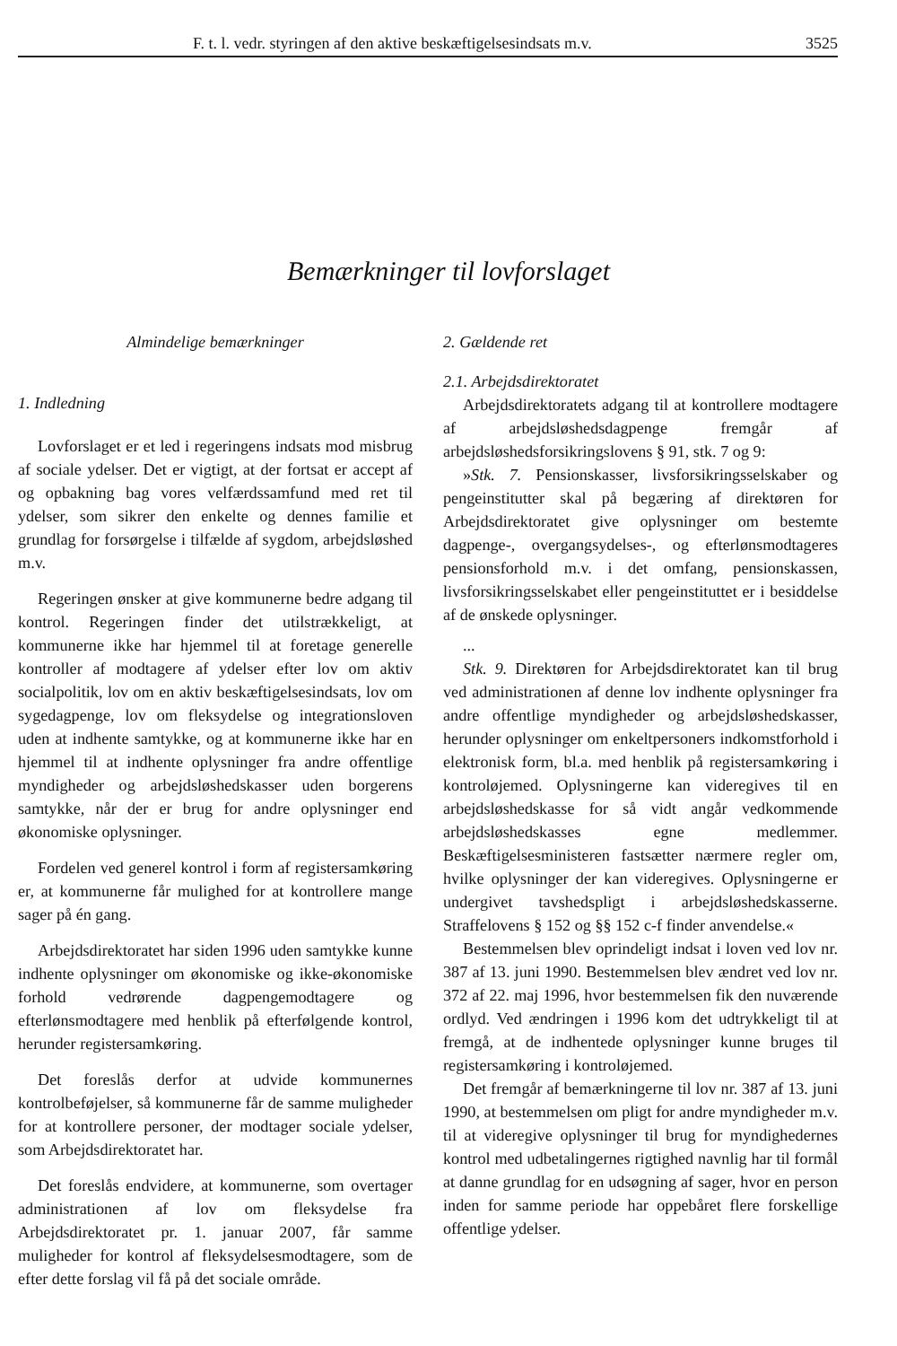F. t. l. vedr. styringen af den aktive beskæftigelsesindsats m.v. 3525
Bemærkninger til lovforslaget
Almindelige bemærkninger
1. Indledning
Lovforslaget er et led i regeringens indsats mod misbrug af sociale ydelser. Det er vigtigt, at der fortsat er accept af og opbakning bag vores velfærdssamfund med ret til ydelser, som sikrer den enkelte og dennes familie et grundlag for forsørgelse i tilfælde af sygdom, arbejdsløshed m.v.
Regeringen ønsker at give kommunerne bedre adgang til kontrol. Regeringen finder det utilstrækkeligt, at kommunerne ikke har hjemmel til at foretage generelle kontroller af modtagere af ydelser efter lov om aktiv socialpolitik, lov om en aktiv beskæftigelsesindsats, lov om sygedagpenge, lov om fleksydelse og integrationsloven uden at indhente samtykke, og at kommunerne ikke har en hjemmel til at indhente oplysninger fra andre offentlige myndigheder og arbejdsløshedskasser uden borgerens samtykke, når der er brug for andre oplysninger end økonomiske oplysninger.
Fordelen ved generel kontrol i form af registersamkøring er, at kommunerne får mulighed for at kontrollere mange sager på én gang.
Arbejdsdirektoratet har siden 1996 uden samtykke kunne indhente oplysninger om økonomiske og ikke-økonomiske forhold vedrørende dagpengemodtagere og efterlønsmodtagere med henblik på efterfølgende kontrol, herunder registersamkøring.
Det foreslås derfor at udvide kommunernes kontrolbeføjelser, så kommunerne får de samme muligheder for at kontrollere personer, der modtager sociale ydelser, som Arbejdsdirektoratet har.
Det foreslås endvidere, at kommunerne, som overtager administrationen af lov om fleksydelse fra Arbejdsdirektoratet pr. 1. januar 2007, får samme muligheder for kontrol af fleksydelsesmodtagere, som de efter dette forslag vil få på det sociale område.
2. Gældende ret
2.1. Arbejdsdirektoratet
Arbejdsdirektoratets adgang til at kontrollere modtagere af arbejdsløshedsdagpenge fremgår af arbejdsløshedsforsikringslovens § 91, stk. 7 og 9:
»Stk. 7. Pensionskasser, livsforsikringsselskaber og pengeinstitutter skal på begæring af direktøren for Arbejdsdirektoratet give oplysninger om bestemte dagpenge-, overgangsydelses-, og efterlønsmodtageres pensionsforhold m.v. i det omfang, pensionskassen, livsforsikringsselskabet eller pengeinstituttet er i besiddelse af de ønskede oplysninger.
...
Stk. 9. Direktøren for Arbejdsdirektoratet kan til brug ved administrationen af denne lov indhente oplysninger fra andre offentlige myndigheder og arbejdsløshedskasser, herunder oplysninger om enkeltpersoners indkomstforhold i elektronisk form, bl.a. med henblik på registersamkøring i kontroløjemed. Oplysningerne kan videregives til en arbejdsløshedskasse for så vidt angår vedkommende arbejdsløshedskasses egne medlemmer. Beskæftigelsesministeren fastsætter nærmere regler om, hvilke oplysninger der kan videregives. Oplysningerne er undergivet tavshedspligt i arbejdsløshedskasserne. Straffelovens § 152 og §§ 152 c-f finder anvendelse.«
Bestemmelsen blev oprindeligt indsat i loven ved lov nr. 387 af 13. juni 1990. Bestemmelsen blev ændret ved lov nr. 372 af 22. maj 1996, hvor bestemmelsen fik den nuværende ordlyd. Ved ændringen i 1996 kom det udtrykkeligt til at fremgå, at de indhentede oplysninger kunne bruges til registersamkøring i kontroløjemed.
Det fremgår af bemærkningerne til lov nr. 387 af 13. juni 1990, at bestemmelsen om pligt for andre myndigheder m.v. til at videregive oplysninger til brug for myndighedernes kontrol med udbetalingernes rigtighed navnlig har til formål at danne grundlag for en udsøgning af sager, hvor en person inden for samme periode har oppebåret flere forskellige offentlige ydelser.